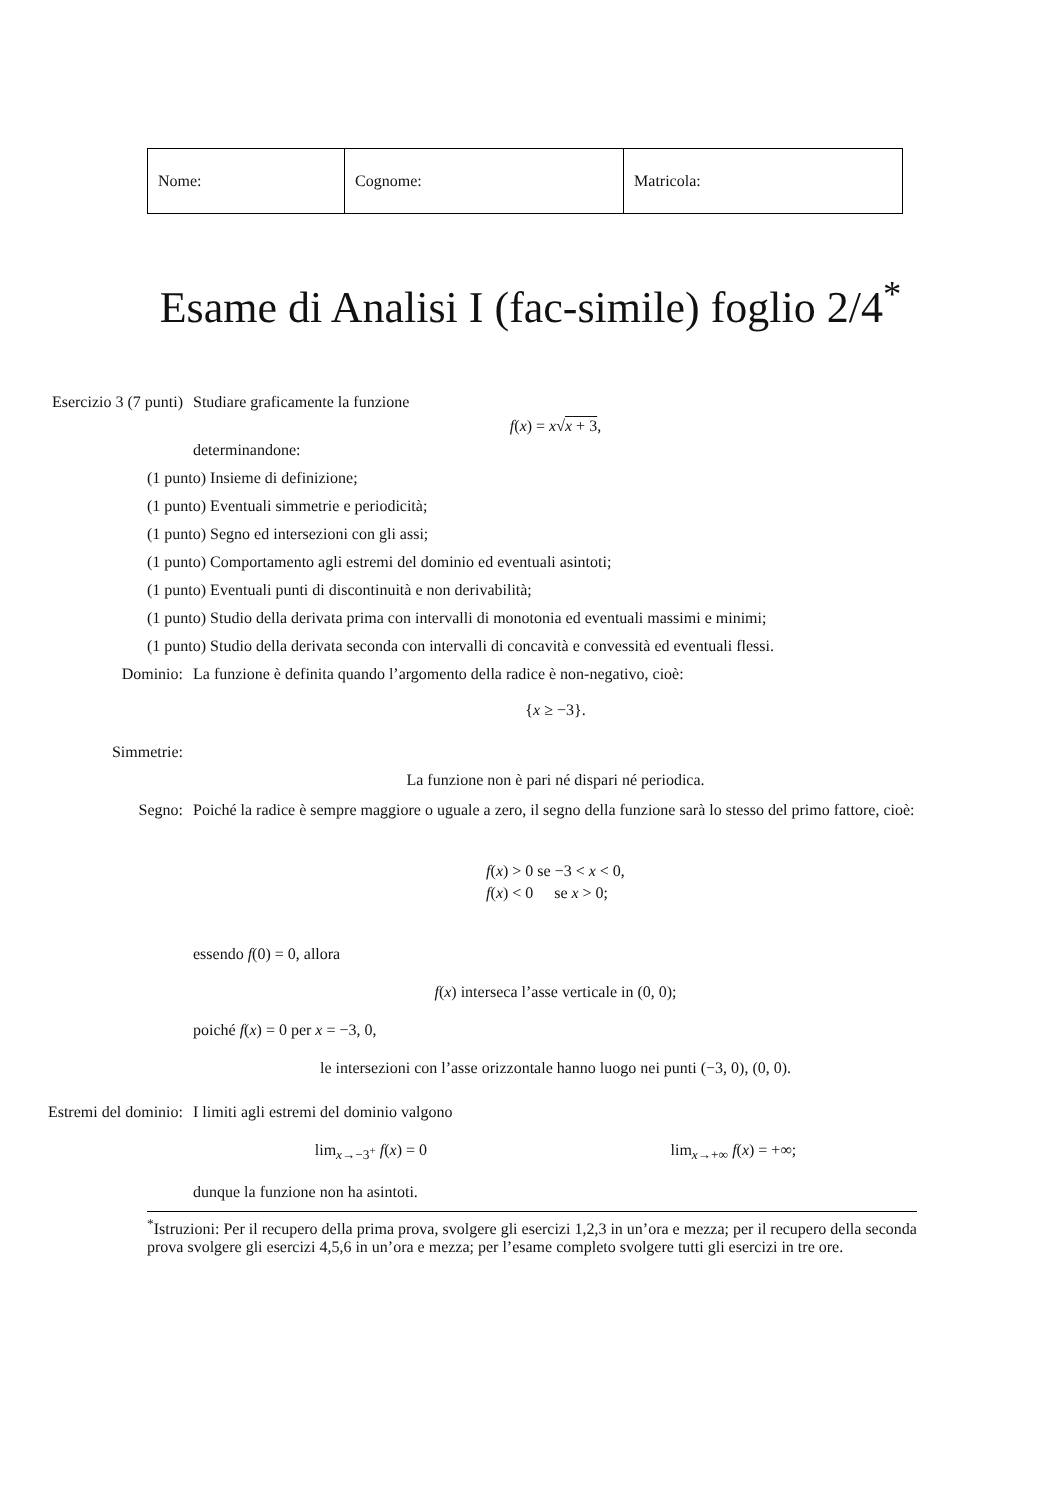| Nome: | Cognome: | Matricola: |
Esame di Analisi I (fac-simile) foglio 2/4<sup>*</sup>
Esercizio 3 (7 punti)
Studiare graficamente la funzione
f(x) = x√x + 3,
determinandone:
(1 punto) Insieme di definizione;
(1 punto) Eventuali simmetrie e periodicità;
(1 punto) Segno ed intersezioni con gli assi;
(1 punto) Comportamento agli estremi del dominio ed eventuali asintoti;
(1 punto) Eventuali punti di discontinuità e non derivabilità;
(1 punto) Studio della derivata prima con intervalli di monotonia ed eventuali massimi e minimi;
(1 punto) Studio della derivata seconda con intervalli di concavità e convessità ed eventuali flessi.
Dominio: La funzione è definita quando l’argomento della radice è non-negativo, cioè:
{x ≥ −3}.
Simmetrie:
La funzione non è pari né dispari né periodica.
Segno: Poiché la radice è sempre maggiore o uguale a zero, il segno della funzione sarà lo stesso del primo fattore, cioè:
| f ( x ) | > 0 | se −3 < x < 0, |
| f ( x ) | < 0 | se x > 0; |
essendo f(0) = 0, allora
f(x) interseca l’asse verticale in (0, 0);
poiché f(x) = 0 per x = −3, 0,
le intersezioni con l’asse orizzontale hanno luogo nei punti (−3, 0), (0, 0).
Estremi del dominio:
I limiti agli estremi del dominio valgono
lim<sub>x→−3<sup>+</sup></sub> f(x) = 0 lim<sub>x→+∞</sub> f(x) = +∞;
dunque la funzione non ha asintoti.
<sup>*</sup> Istruzioni: Per il recupero della prima prova, svolgere gli esercizi 1,2,3 in un’ora e mezza; per il recupero della seconda prova svolgere gli esercizi 4,5,6 in un’ora e mezza; per l’esame completo svolgere tutti gli esercizi in tre ore.